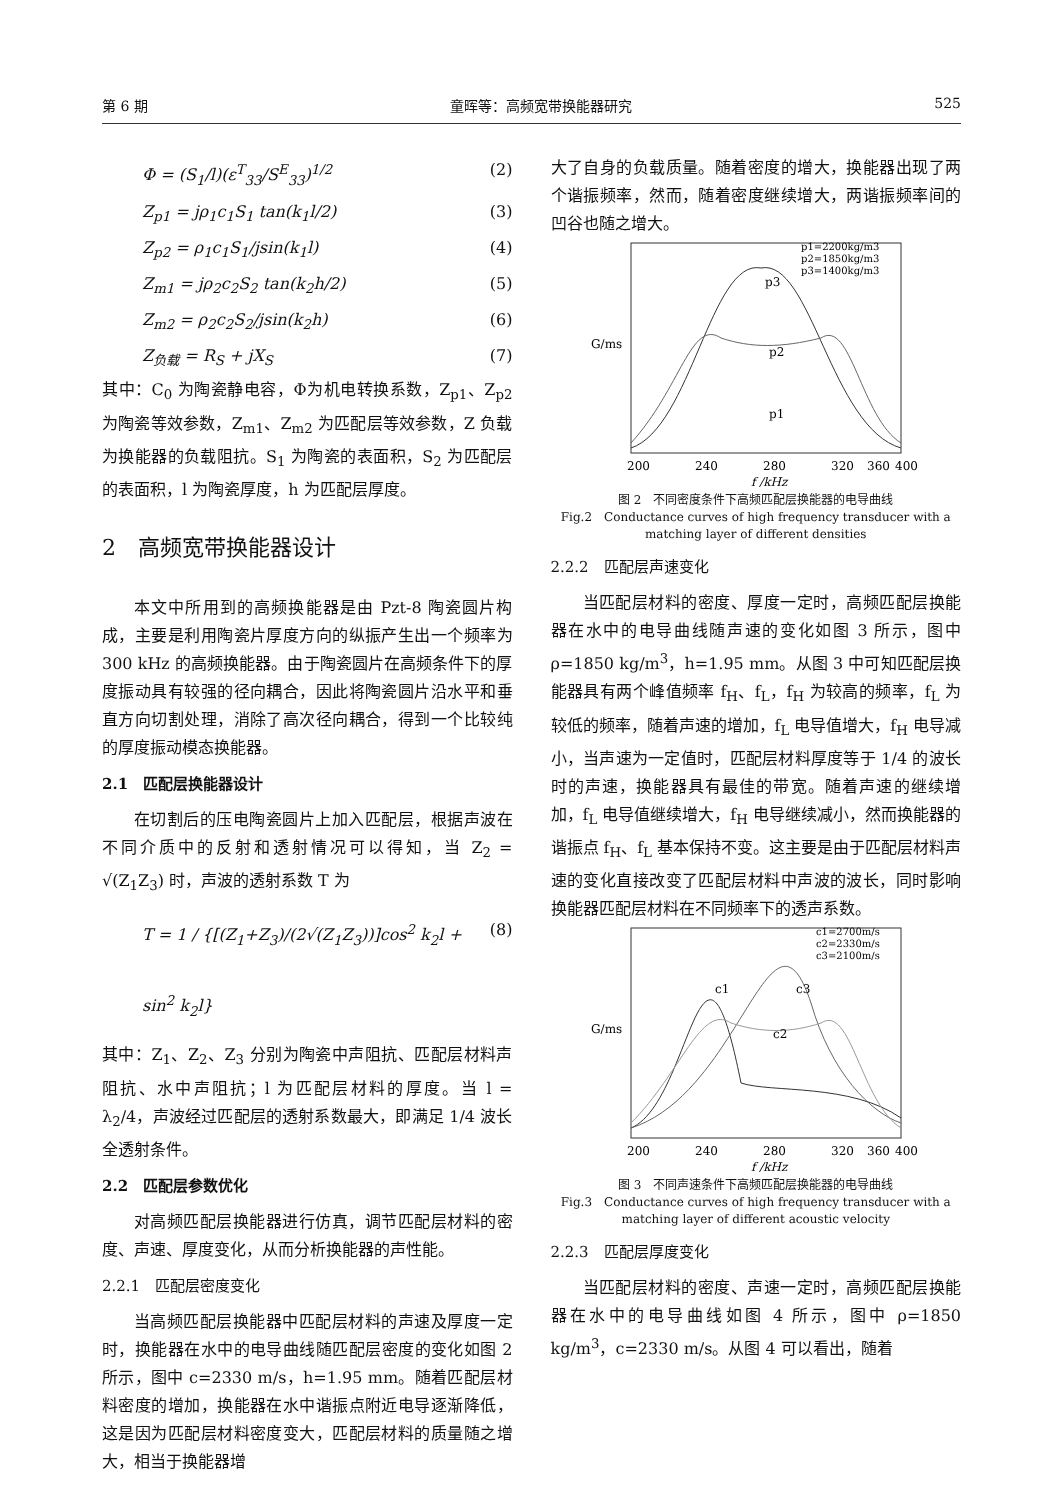第 6 期 童晖等：高频宽带换能器研究 525
Φ = (S<sub>1</sub>/l)(ε<sup>T</sup><sub>33</sub>/S<sup>E</sup><sub>33</sub>)<sup>1/2</sup> (2)
Z<sub>p1</sub> = jρ<sub>1</sub>c<sub>1</sub>S<sub>1</sub> tan(k<sub>1</sub>l/2) (3)
Z<sub>p2</sub> = ρ<sub>1</sub>c<sub>1</sub>S<sub>1</sub>/jsin(k<sub>1</sub>l) (4)
Z<sub>m1</sub> = jρ<sub>2</sub>c<sub>2</sub>S<sub>2</sub> tan(k<sub>2</sub>h/2) (5)
Z<sub>m2</sub> = ρ<sub>2</sub>c<sub>2</sub>S<sub>2</sub>/jsin(k<sub>2</sub>h) (6)
Z<sub>负载</sub> = R<sub>S</sub> + jX<sub>S</sub> (7)
其中：C<sub>0</sub> 为陶瓷静电容，Φ为机电转换系数，Z<sub>p1</sub>、Z<sub>p2</sub> 为陶瓷等效参数，Z<sub>m1</sub>、Z<sub>m2</sub> 为匹配层等效参数，Z 负载为换能器的负载阻抗。S<sub>1</sub> 为陶瓷的表面积，S<sub>2</sub> 为匹配层的表面积，l 为陶瓷厚度，h 为匹配层厚度。
2　高频宽带换能器设计
本文中所用到的高频换能器是由 Pzt-8 陶瓷圆片构成，主要是利用陶瓷片厚度方向的纵振产生出一个频率为 300 kHz 的高频换能器。由于陶瓷圆片在高频条件下的厚度振动具有较强的径向耦合，因此将陶瓷圆片沿水平和垂直方向切割处理，消除了高次径向耦合，得到一个比较纯的厚度振动模态换能器。
2.1　匹配层换能器设计
在切割后的压电陶瓷圆片上加入匹配层，根据声波在不同介质中的反射和透射情况可以得知，当 Z<sub>2</sub> = √(Z<sub>1</sub>Z<sub>3</sub>) 时，声波的透射系数 T 为
T = 1 / {[(Z<sub>1</sub>+Z<sub>3</sub>)/(2√(Z<sub>1</sub>Z<sub>3</sub>))]cos<sup>2</sup> k<sub>2</sub>l + sin<sup>2</sup> k<sub>2</sub>l} (8)
其中：Z<sub>1</sub>、Z<sub>2</sub>、Z<sub>3</sub> 分别为陶瓷中声阻抗、匹配层材料声阻抗、水中声阻抗；l 为匹配层材料的厚度。当 l = λ<sub>2</sub>/4，声波经过匹配层的透射系数最大，即满足 1/4 波长全透射条件。
2.2　匹配层参数优化
对高频匹配层换能器进行仿真，调节匹配层材料的密度、声速、厚度变化，从而分析换能器的声性能。
2.2.1　匹配层密度变化
当高频匹配层换能器中匹配层材料的声速及厚度一定时，换能器在水中的电导曲线随匹配层密度的变化如图 2 所示，图中 c=2330 m/s，h=1.95 mm。随着匹配层材料密度的增加，换能器在水中谐振点附近电导逐渐降低，这是因为匹配层材料密度变大，匹配层材料的质量随之增大，相当于换能器增
大了自身的负载质量。随着密度的增大，换能器出现了两个谐振频率，然而，随着密度继续增大，两谐振频率间的凹谷也随之增大。
G/ms
200
240
280
320
360
400
f /kHz
p1=2200kg/m3
p2=1850kg/m3
p3=1400kg/m3
p3
p2
p1
图 2　不同密度条件下高频匹配层换能器的电导曲线
Fig.2　Conductance curves of high frequency transducer with a matching layer of different densities
2.2.2　匹配层声速变化
当匹配层材料的密度、厚度一定时，高频匹配层换能器在水中的电导曲线随声速的变化如图 3 所示，图中 ρ=1850 kg/m<sup>3</sup>，h=1.95 mm。从图 3 中可知匹配层换能器具有两个峰值频率 f<sub>H</sub>、f<sub>L</sub>，f<sub>H</sub> 为较高的频率，f<sub>L</sub> 为较低的频率，随着声速的增加，f<sub>L</sub> 电导值增大，f<sub>H</sub> 电导减小，当声速为一定值时，匹配层材料厚度等于 1/4 的波长时的声速，换能器具有最佳的带宽。随着声速的继续增加，f<sub>L</sub> 电导值继续增大，f<sub>H</sub> 电导继续减小，然而换能器的谐振点 f<sub>H</sub>、f<sub>L</sub> 基本保持不变。这主要是由于匹配层材料声速的变化直接改变了匹配层材料中声波的波长，同时影响换能器匹配层材料在不同频率下的透声系数。
G/ms
200
240
280
320
360
400
f /kHz
c1=2700m/s
c2=2330m/s
c3=2100m/s
c1
c3
c2
图 3　不同声速条件下高频匹配层换能器的电导曲线
Fig.3　Conductance curves of high frequency transducer with a matching layer of different acoustic velocity
2.2.3　匹配层厚度变化
当匹配层材料的密度、声速一定时，高频匹配层换能器在水中的电导曲线如图 4 所示，图中 ρ=1850 kg/m<sup>3</sup>，c=2330 m/s。从图 4 可以看出，随着